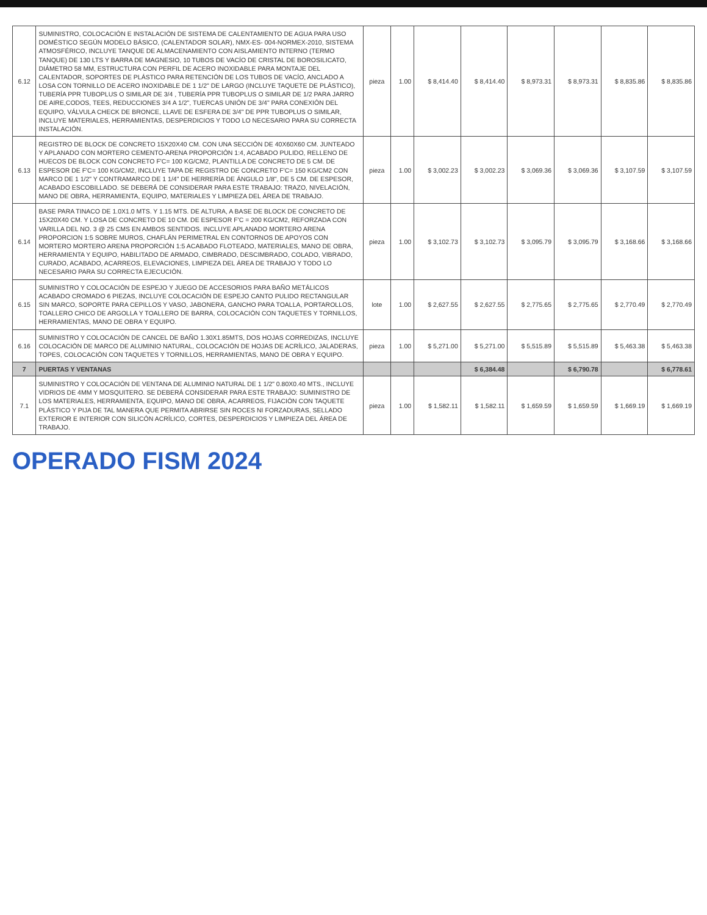| 6.12 | SUMINISTRO, COLOCACIÓN E INSTALACIÓN DE SISTEMA DE CALENTAMIENTO DE AGUA PARA USO DOMÉSTICO SEGÚN MODELO BÁSICO, (CALENTADOR SOLAR), NMX-ES- 004-NORMEX-2010, SISTEMA ATMOSFÉRICO, INCLUYE TANQUE DE ALMACENAMIENTO CON AISLAMIENTO INTERNO (TERMO TANQUE) DE 130 LTS Y BARRA DE MAGNESIO, 10 TUBOS DE VACÍO DE CRISTAL DE BOROSILICATO, DIÁMETRO 58 MM, ESTRUCTURA CON PERFIL DE ACERO INOXIDABLE PARA MONTAJE DEL CALENTADOR, SOPORTES DE PLÁSTICO PARA RETENCIÓN DE LOS TUBOS DE VACÍO, ANCLADO A LOSA CON TORNILLO DE ACERO INOXIDABLE DE 1 1/2" DE LARGO (INCLUYE TAQUETE DE PLÁSTICO), TUBERÍA PPR TUBOPLUS O SIMILAR DE 3/4 , TUBERÍA PPR TUBOPLUS O SIMILAR DE 1/2 PARA JARRO DE AIRE,CODOS, TEES, REDUCCIONES 3/4 A 1/2", TUERCAS UNIÓN DE 3/4" PARA CONEXIÓN DEL EQUIPO, VÁLVULA CHECK DE BRONCE, LLAVE DE ESFERA DE 3/4" DE PPR TUBOPLUS O SIMILAR, INCLUYE MATERIALES, HERRAMIENTAS, DESPERDICIOS Y TODO LO NECESARIO PARA SU CORRECTA INSTALACIÓN. | pieza | 1.00 | $ 8,414.40 | $ 8,414.40 | $ 8,973.31 | $ 8,973.31 | $ 8,835.86 | $ 8,835.86 |
| 6.13 | REGISTRO DE BLOCK DE CONCRETO 15X20X40 CM. CON UNA SECCIÓN DE 40X60X60 CM. JUNTEADO Y APLANADO CON MORTERO CEMENTO-ARENA PROPORCIÓN 1:4, ACABADO PULIDO, RELLENO DE HUECOS DE BLOCK CON CONCRETO F'C= 100 KG/CM2, PLANTILLA DE CONCRETO DE 5 CM. DE ESPESOR DE F'C= 100 KG/CM2, INCLUYE TAPA DE REGISTRO DE CONCRETO F'C= 150 KG/CM2 CON MARCO DE 1 1/2" Y CONTRAMARCO DE 1 1/4" DE HERRERÍA DE ÁNGULO 1/8", DE 5 CM. DE ESPESOR, ACABADO ESCOBILLADO. SE DEBERÁ DE CONSIDERAR PARA ESTE TRABAJO: TRAZO, NIVELACIÓN, MANO DE OBRA, HERRAMIENTA, EQUIPO, MATERIALES Y LIMPIEZA DEL ÁREA DE TRABAJO. | pieza | 1.00 | $ 3,002.23 | $ 3,002.23 | $ 3,069.36 | $ 3,069.36 | $ 3,107.59 | $ 3,107.59 |
| 6.14 | BASE PARA TINACO DE 1.0X1.0 MTS. Y 1.15 MTS. DE ALTURA, A BASE DE BLOCK DE CONCRETO DE 15X20X40 CM. Y LOSA DE CONCRETO DE 10 CM. DE ESPESOR F'C = 200 KG/CM2, REFORZADA CON VARILLA DEL NO. 3 @ 25 CMS EN AMBOS SENTIDOS. INCLUYE APLANADO MORTERO ARENA PROPORCION 1:5 SOBRE MUROS, CHAFLÁN PERIMETRAL EN CONTORNOS DE APOYOS CON MORTERO MORTERO ARENA PROPORCIÓN 1:5 ACABADO FLOTEADO, MATERIALES, MANO DE OBRA, HERRAMIENTA Y EQUIPO, HABILITADO DE ARMADO, CIMBRADO, DESCIMBRADO, COLADO, VIBRADO, CURADO, ACABADO, ACARREOS, ELEVACIONES, LIMPIEZA DEL ÁREA DE TRABAJO Y TODO LO NECESARIO PARA SU CORRECTA EJECUCIÓN. | pieza | 1.00 | $ 3,102.73 | $ 3,102.73 | $ 3,095.79 | $ 3,095.79 | $ 3,168.66 | $ 3,168.66 |
| 6.15 | SUMINISTRO Y COLOCACIÓN DE ESPEJO Y JUEGO DE ACCESORIOS PARA BAÑO METÁLICOS ACABADO CROMADO 6 PIEZAS, INCLUYE COLOCACIÓN DE ESPEJO CANTO PULIDO RECTANGULAR SIN MARCO, SOPORTE PARA CEPILLOS Y VASO, JABONERA, GANCHO PARA TOALLA, PORTAROLLOS, TOALLERO CHICO DE ARGOLLA Y TOALLERO DE BARRA, COLOCACIÓN CON TAQUETES Y TORNILLOS, HERRAMIENTAS, MANO DE OBRA Y EQUIPO. | lote | 1.00 | $ 2,627.55 | $ 2,627.55 | $ 2,775.65 | $ 2,775.65 | $ 2,770.49 | $ 2,770.49 |
| 6.16 | SUMINISTRO Y COLOCACIÓN DE CANCEL DE BAÑO 1.30X1.85MTS, DOS HOJAS CORREDIZAS, INCLUYE COLOCACIÓN DE MARCO DE ALUMINIO NATURAL, COLOCACIÓN DE HOJAS DE ACRÍLICO, JALADERAS, TOPES, COLOCACIÓN CON TAQUETES Y TORNILLOS, HERRAMIENTAS, MANO DE OBRA Y EQUIPO. | pieza | 1.00 | $ 5,271.00 | $ 5,271.00 | $ 5,515.89 | $ 5,515.89 | $ 5,463.38 | $ 5,463.38 |
| 7 | PUERTAS Y VENTANAS | | | | $ 6,384.48 | | $ 6,790.78 | | $ 6,778.61 |
| 7.1 | SUMINISTRO Y COLOCACIÓN DE VENTANA DE ALUMINIO NATURAL DE 1 1/2" 0.80X0.40 MTS., INCLUYE VIDRIOS DE 4MM Y MOSQUITERO. SE DEBERÁ CONSIDERAR PARA ESTE TRABAJO: SUMINISTRO DE LOS MATERIALES, HERRAMIENTA, EQUIPO, MANO DE OBRA, ACARREOS, FIJACIÓN CON TAQUETE PLÁSTICO Y PIJA DE TAL MANERA QUE PERMITA ABRIRSE SIN ROCES NI FORZADURAS, SELLADO EXTERIOR E INTERIOR CON SILICÓN ACRÍLICO, CORTES, DESPERDICIOS Y LIMPIEZA DEL ÁREA DE TRABAJO. | pieza | 1.00 | $ 1,582.11 | $ 1,582.11 | $ 1,659.59 | $ 1,659.59 | $ 1,669.19 | $ 1,669.19 |
OPERADO FISM 2024